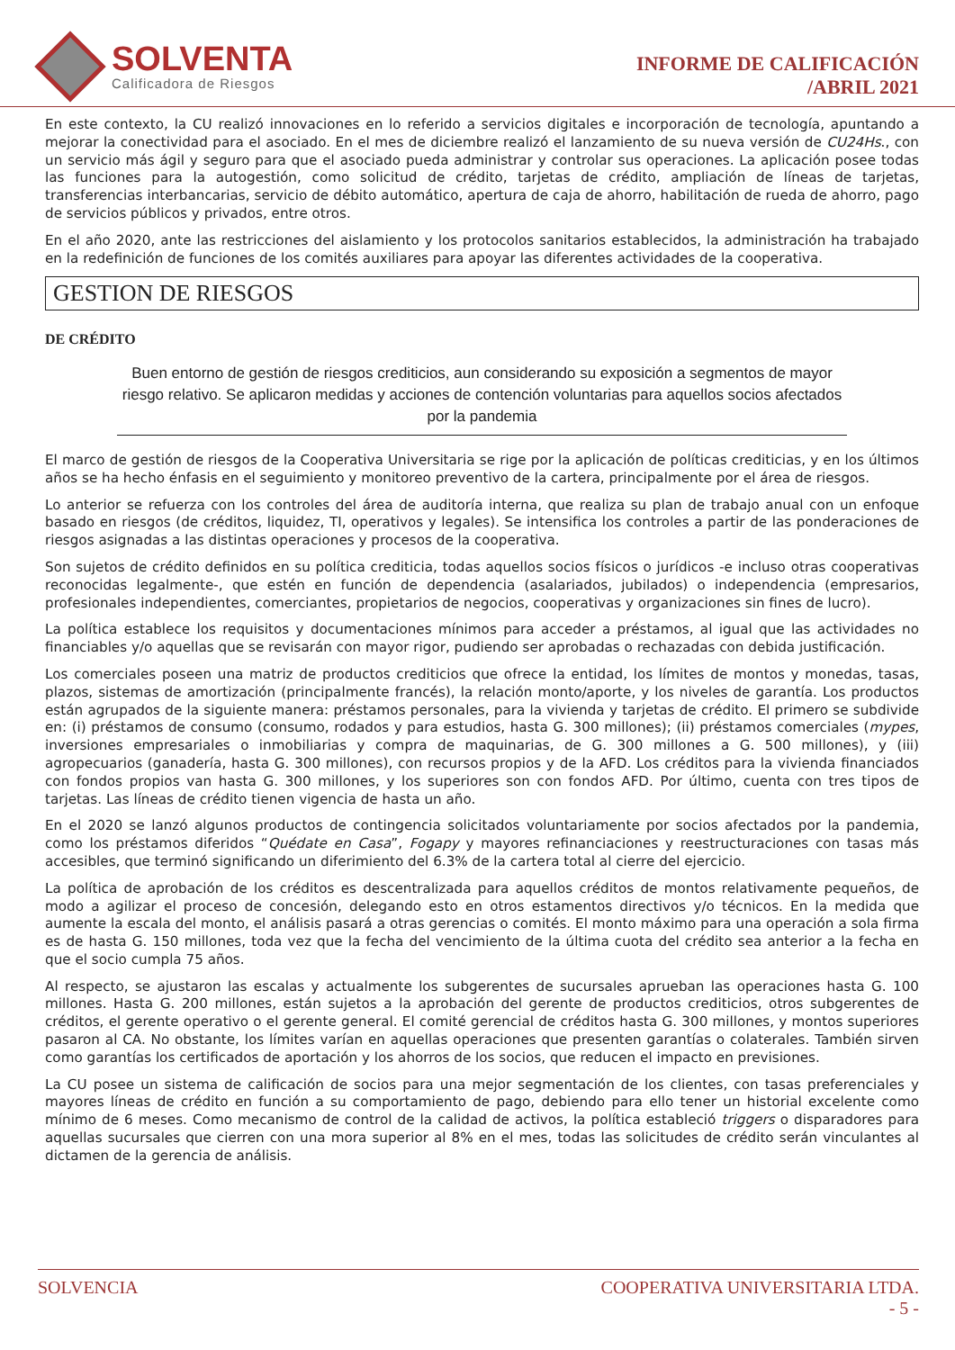SOLVENTA
Calificadora de Riesgos
INFORME DE CALIFICACIÓN
/ABRIL 2021
En este contexto, la CU realizó innovaciones en lo referido a servicios digitales e incorporación de tecnología, apuntando a mejorar la conectividad para el asociado. En el mes de diciembre realizó el lanzamiento de su nueva versión de CU24Hs., con un servicio más ágil y seguro para que el asociado pueda administrar y controlar sus operaciones. La aplicación posee todas las funciones para la autogestión, como solicitud de crédito, tarjetas de crédito, ampliación de líneas de tarjetas, transferencias interbancarias, servicio de débito automático, apertura de caja de ahorro, habilitación de rueda de ahorro, pago de servicios públicos y privados, entre otros.
En el año 2020, ante las restricciones del aislamiento y los protocolos sanitarios establecidos, la administración ha trabajado en la redefinición de funciones de los comités auxiliares para apoyar las diferentes actividades de la cooperativa.
GESTION DE RIESGOS
DE CRÉDITO
Buen entorno de gestión de riesgos crediticios, aun considerando su exposición a segmentos de mayor riesgo relativo. Se aplicaron medidas y acciones de contención voluntarias para aquellos socios afectados por la pandemia
El marco de gestión de riesgos de la Cooperativa Universitaria se rige por la aplicación de políticas crediticias, y en los últimos años se ha hecho énfasis en el seguimiento y monitoreo preventivo de la cartera, principalmente por el área de riesgos.
Lo anterior se refuerza con los controles del área de auditoría interna, que realiza su plan de trabajo anual con un enfoque basado en riesgos (de créditos, liquidez, TI, operativos y legales). Se intensifica los controles a partir de las ponderaciones de riesgos asignadas a las distintas operaciones y procesos de la cooperativa.
Son sujetos de crédito definidos en su política crediticia, todas aquellos socios físicos o jurídicos -e incluso otras cooperativas reconocidas legalmente-, que estén en función de dependencia (asalariados, jubilados) o independencia (empresarios, profesionales independientes, comerciantes, propietarios de negocios, cooperativas y organizaciones sin fines de lucro).
La política establece los requisitos y documentaciones mínimos para acceder a préstamos, al igual que las actividades no financiables y/o aquellas que se revisarán con mayor rigor, pudiendo ser aprobadas o rechazadas con debida justificación.
Los comerciales poseen una matriz de productos crediticios que ofrece la entidad, los límites de montos y monedas, tasas, plazos, sistemas de amortización (principalmente francés), la relación monto/aporte, y los niveles de garantía. Los productos están agrupados de la siguiente manera: préstamos personales, para la vivienda y tarjetas de crédito. El primero se subdivide en: (i) préstamos de consumo (consumo, rodados y para estudios, hasta G. 300 millones); (ii) préstamos comerciales (mypes, inversiones empresariales o inmobiliarias y compra de maquinarias, de G. 300 millones a G. 500 millones), y (iii) agropecuarios (ganadería, hasta G. 300 millones), con recursos propios y de la AFD. Los créditos para la vivienda financiados con fondos propios van hasta G. 300 millones, y los superiores son con fondos AFD. Por último, cuenta con tres tipos de tarjetas. Las líneas de crédito tienen vigencia de hasta un año.
En el 2020 se lanzó algunos productos de contingencia solicitados voluntariamente por socios afectados por la pandemia, como los préstamos diferidos “Quédate en Casa”, Fogapy y mayores refinanciaciones y reestructuraciones con tasas más accesibles, que terminó significando un diferimiento del 6.3% de la cartera total al cierre del ejercicio.
La política de aprobación de los créditos es descentralizada para aquellos créditos de montos relativamente pequeños, de modo a agilizar el proceso de concesión, delegando esto en otros estamentos directivos y/o técnicos. En la medida que aumente la escala del monto, el análisis pasará a otras gerencias o comités. El monto máximo para una operación a sola firma es de hasta G. 150 millones, toda vez que la fecha del vencimiento de la última cuota del crédito sea anterior a la fecha en que el socio cumpla 75 años.
Al respecto, se ajustaron las escalas y actualmente los subgerentes de sucursales aprueban las operaciones hasta G. 100 millones. Hasta G. 200 millones, están sujetos a la aprobación del gerente de productos crediticios, otros subgerentes de créditos, el gerente operativo o el gerente general. El comité gerencial de créditos hasta G. 300 millones, y montos superiores pasaron al CA. No obstante, los límites varían en aquellas operaciones que presenten garantías o colaterales. También sirven como garantías los certificados de aportación y los ahorros de los socios, que reducen el impacto en previsiones.
La CU posee un sistema de calificación de socios para una mejor segmentación de los clientes, con tasas preferenciales y mayores líneas de crédito en función a su comportamiento de pago, debiendo para ello tener un historial excelente como mínimo de 6 meses. Como mecanismo de control de la calidad de activos, la política estableció triggers o disparadores para aquellas sucursales que cierren con una mora superior al 8% en el mes, todas las solicitudes de crédito serán vinculantes al dictamen de la gerencia de análisis.
SOLVENCIA COOPERATIVA UNIVERSITARIA LTDA.
- 5 -